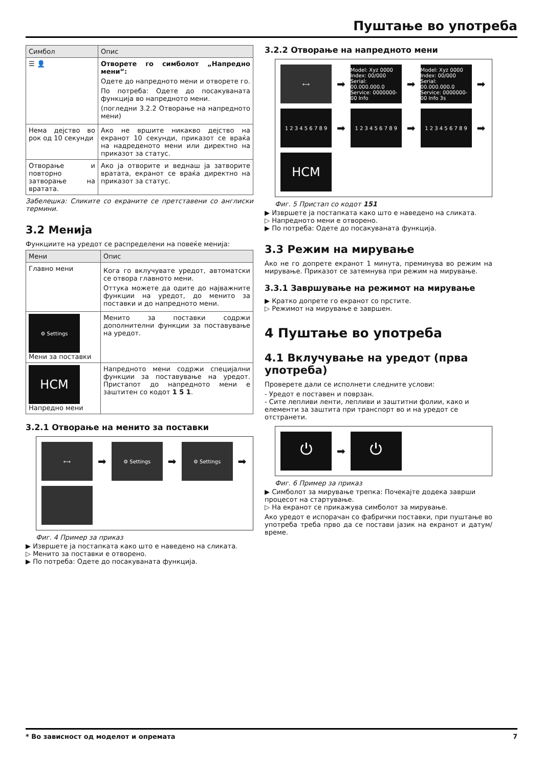Пуштање во употреба
| Симбол | Опис |
| --- | --- |
| ☰ 👤 | Отворете го симболот „Напредно мени“: Одете до напредното мени и отворете го. По потреба: Одете до посакуваната функција во напредното мени. (погледни 3.2.2 Отворање на напредното мени) |
| Нема дејство во рок од 10 секунди | Ако не вршите никакво дејство на екранот 10 секунди, приказот се враќа на надреденото мени или директно на приказот за статус. |
| Отворање и повторно затворање на вратата. | Ако ја отворите и веднаш ја затворите вратата, екранот се враќа директно на приказот за статус. |
Забелешка: Сликите со екраните се претставени со англиски термини.
3.2 Менија
Функциите на уредот се распределени на повеќе менија:
| Мени | Опис |
| --- | --- |
| Главно мени | Кога го вклучувате уредот, автоматски се отвора главното мени. Оттука можете да одите до најважните функции на уредот, до менито за поставки и до напредното мени. |
| ⚙ Settings Мени за поставки | Менито за поставки содржи дополнителни функции за поставување на уредот. |
| HCM Напредно мени | Напредното мени содржи специјални функции за поставување на уредот. Пристапот до напредното мени е заштитен со кодот 1 5 1 . |
3.2.1 Отворање на менито за поставки
⟷
➡
⚙ Settings
➡
⚙ Settings
➡
Фиг. 4 Пример за приказ
▶ Извршете ја постапката како што е наведено на сликата.
▷ Менито за поставки е отворено.
▶ По потреба: Одете до посакуваната функција.
3.2.2 Отворање на напредното мени
⟷
➡
Model: Xyz 0000 Index: 00/000 Serial: 00.000.000.0 Service: 0000000-00 Info
➡
Model: Xyz 0000 Index: 00/000 Serial: 00.000.000.0 Service: 0000000-00 Info 3s
➡
1 2 3 4 5 6 7 8 9
➡
1 2 3 4 5 6 7 8 9
➡
1 2 3 4 5 6 7 8 9
➡
HCM
Фиг. 5 Пристап со кодот 151
▶ Извршете ја постапката како што е наведено на сликата.
▷ Напредното мени е отворено.
▶ По потреба: Одете до посакуваната функција.
3.3 Режим на мирување
Ако не го допрете екранот 1 минута, преминува во режим на мирување. Приказот се затемнува при режим на мирување.
3.3.1 Завршување на режимот на мирување
▶ Кратко допрете го екранот со прстите.
▷ Режимот на мирување е завршен.
4 Пуштање во употреба
4.1 Вклучување на уредот (прва употреба)
Проверете дали се исполнети следните услови:
- Уредот е поставен и поврзан.
- Сите лепливи ленти, лепливи и заштитни фолии, како и елементи за заштита при транспорт во и на уредот се отстранети.
⏻
➡
⏻
Фиг. 6 Пример за приказ
▶ Симболот за мирување трепка: Почекајте додека заврши процесот на стартување.
▷ На екранот се прикажува симболот за мирување.
Ако уредот е испорачан со фабрички поставки, при пуштање во употреба треба прво да се постави јазик на екранот и датум/време.
* Во зависност од моделот и опремата 7